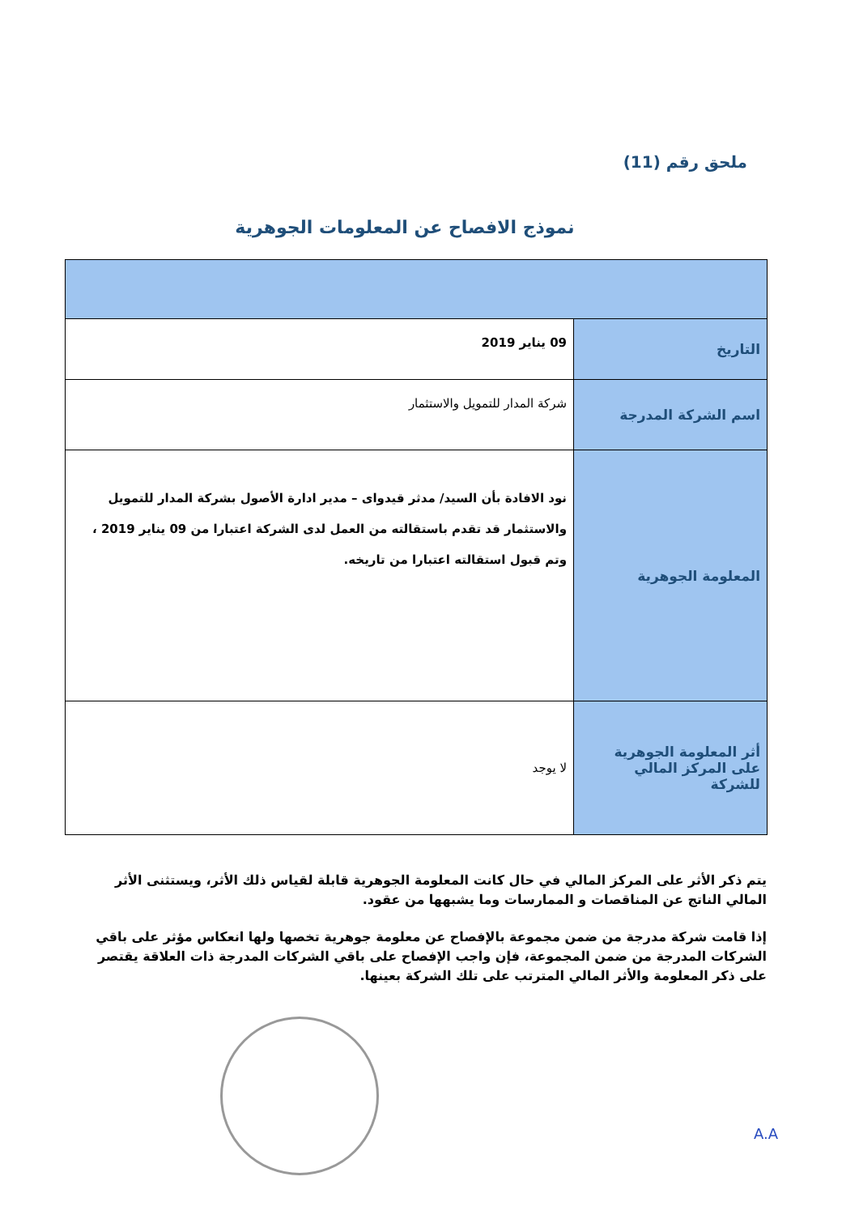ملحق رقم (11)
نموذج الافصاح عن المعلومات الجوهرية
| التاريخ | 09 يناير 2019 |
| اسم الشركة المدرجة | شركة المدار للتمويل والاستثمار |
| المعلومة الجوهرية | نود الافادة بأن السيد/ مدثر قيدواى – مدير ادارة الأصول بشركة المدار للتمويل والاستثمار قد تقدم باستقالته من العمل لدى الشركة اعتبارا من 09 يناير 2019 ، وتم قبول استقالته اعتبارا من تاريخه. |
| أثر المعلومة الجوهرية على المركز المالي للشركة | لا يوجد |
يتم ذكر الأثر على المركز المالي في حال كانت المعلومة الجوهرية قابلة لقياس ذلك الأثر، ويستثنى الأثر المالي الناتج عن المناقصات و الممارسات وما يشبهها من عقود.
إذا قامت شركة مدرجة من ضمن مجموعة بالإفصاح عن معلومة جوهرية تخصها ولها انعكاس مؤثر على باقي الشركات المدرجة من ضمن المجموعة، فإن واجب الإفصاح على باقي الشركات المدرجة ذات العلاقة يقتصر على ذكر المعلومة والأثر المالي المترتب على تلك الشركة بعينها.
A.A